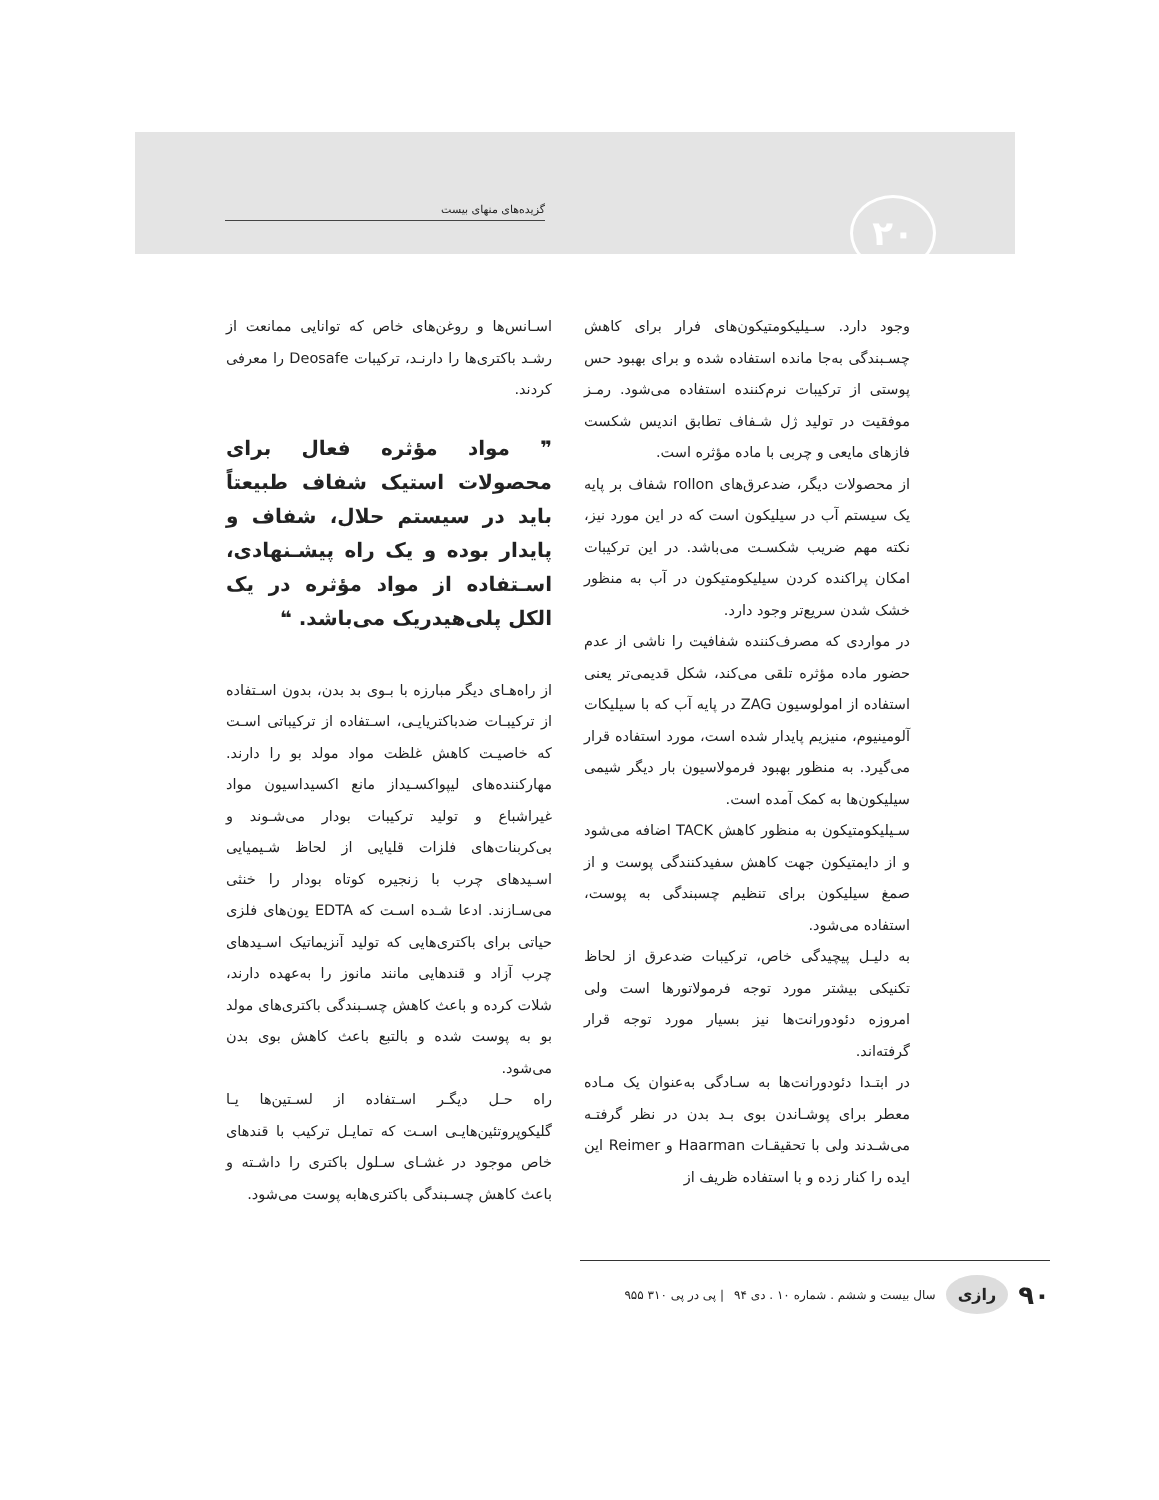۲۰
گزیده‌های منهای بیست
وجود دارد. سـیلیکومتیکون‌های فرار برای کاهش چسـبندگی به‌جا مانده استفاده شده و برای بهبود حس پوستی از ترکیبات نرم‌کننده استفاده می‌شود. رمـز موفقیت در تولید ژل شـفاف تطابق اندیس شکست فازهای مایعی و چربی با ماده مؤثره است.
از محصولات دیگر، ضدعرق‌های rollon شفاف بر پایه یک سیستم آب در سیلیکون است که در این مورد نیز، نکته مهم ضریب شکسـت می‌باشد. در این ترکیبات امکان پراکنده کردن سیلیکومتیکون در آب به منظور خشک شدن سریع‌تر وجود دارد.
در مواردی که مصرف‌کننده شفافیت را ناشی از عدم حضور ماده مؤثره تلقی می‌کند، شکل قدیمی‌تر یعنی استفاده از امولوسیون ZAG در پایه آب که با سیلیکات آلومینیوم، منیزیم پایدار شده است، مورد استفاده قرار می‌گیرد. به منظور بهبود فرمولاسیون بار دیگر شیمی سیلیکون‌ها به کمک آمده است.
سـیلیکومتیکون به منظور کاهش TACK اضافه می‌شود و از دایمتیکون جهت کاهش سفیدکنندگی پوست و از صمغ سیلیکون برای تنظیم چسبندگی به پوست، استفاده می‌شود.
به دلیـل پیچیدگی خاص، ترکیبات ضدعرق از لحاظ تکنیکی بیشتر مورد توجه فرمولاتورها است ولی امروزه دئودورانت‌ها نیز بسیار مورد توجه قرار گرفته‌اند.
در ابتـدا دئودورانت‌ها به سـادگی به‌عنوان یک مـاده معطر برای پوشـاندن بوی بـد بدن در نظر گرفتـه می‌شـدند ولی با تحقیقـات Haarman و Reimer این ایده را کنار زده و با استفاده ظریف از
اسـانس‌ها و روغن‌های خاص که توانایی ممانعت از رشـد باکتری‌ها را دارنـد، ترکیبات Deosafe را معرفی کردند.
❞ مواد مؤثره فعال برای محصولات استیک شفاف طبیعتاً باید در سیستم حلال، شفاف و پایدار بوده و یک راه پیشـنهادی، اسـتفاده از مواد مؤثره در یک الکل پلی‌هیدریک می‌باشد. ❝
از راه‌هـای دیگر مبارزه با بـوی بد بدن، بدون اسـتفاده از ترکیبـات ضدباکتریایـی، اسـتفاده از ترکیباتی اسـت که خاصیـت کاهش غلظت مواد مولد بو را دارند. مهارکننده‌های لیپواکسـیداز مانع اکسیداسیون مواد غیراشباع و تولید ترکیبات بودار می‌شـوند و بی‌کربنات‌های فلزات قلیایی از لحاظ شـیمیایی اسـیدهای چرب با زنجیره کوتاه بودار را خنثی می‌سـازند. ادعا شـده اسـت که EDTA یون‌های فلزی حیاتی برای باکتری‌هایی که تولید آنزیماتیک اسـیدهای چرب آزاد و قندهایی مانند مانوز را به‌عهده دارند، شلات کرده و باعث کاهش چسـبندگی باکتری‌های مولد بو به پوست شده و بالتبع باعث کاهش بوی بدن می‌شود.
راه حـل دیگـر اسـتفاده از لسـتین‌ها یـا گلیکوپروتئین‌هایـی اسـت که تمایـل ترکیب با قندهای خاص موجود در غشـای سـلول باکتری را داشـته و باعث کاهش چسـبندگی باکتری‌هابه پوست می‌شود.
۹۰ رازی سال بیست و ششم . شماره ۱۰ . دی ۹۴ | پی در پی ۳۱۰ ۹۵۵